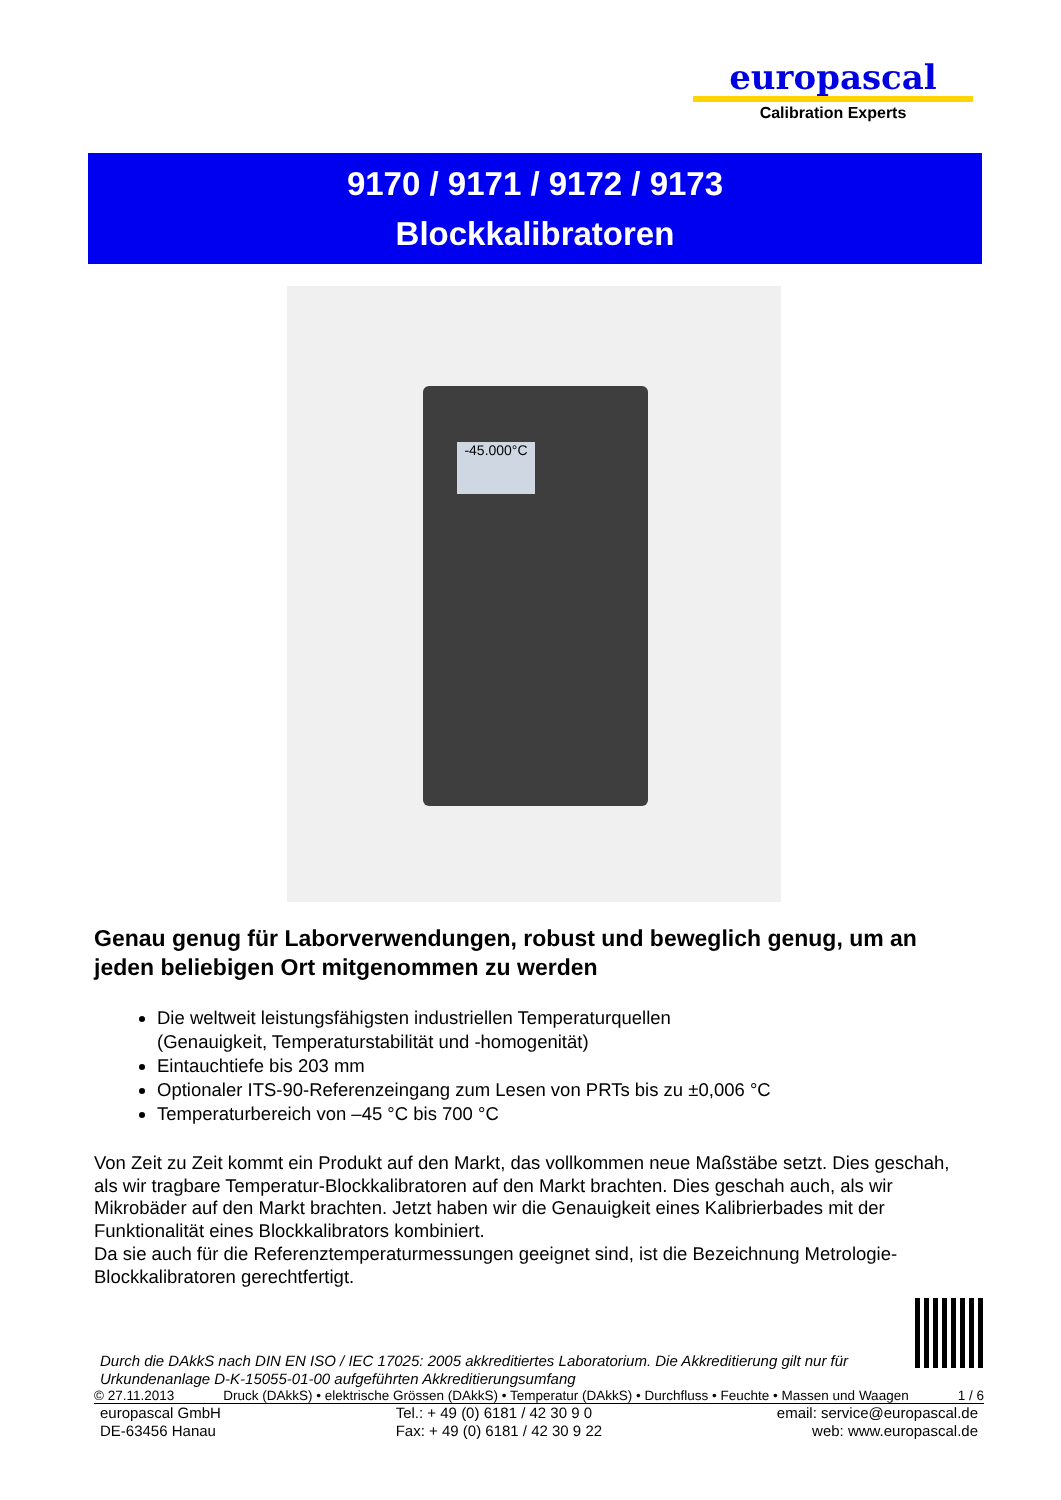europascal
Calibration Experts
9170 / 9171 / 9172 / 9173
Blockkalibratoren
-45.000°C
Genau genug für Laborverwendungen, robust und beweglich genug, um an jeden beliebigen Ort mitgenommen zu werden
Die weltweit leistungsfähigsten industriellen Temperaturquellen
(Genauigkeit, Temperaturstabilität und -homogenität)
Eintauchtiefe bis 203 mm
Optionaler ITS-90-Referenzeingang zum Lesen von PRTs bis zu ±0,006 °C
Temperaturbereich von –45 °C bis 700 °C
Von Zeit zu Zeit kommt ein Produkt auf den Markt, das vollkommen neue Maßstäbe setzt. Dies geschah, als wir tragbare Temperatur-Blockkalibratoren auf den Markt brachten. Dies geschah auch, als wir Mikrobäder auf den Markt brachten. Jetzt haben wir die Genauigkeit eines Kalibrierbades mit der Funktionalität eines Blockkalibrators kombiniert.
Da sie auch für die Referenztemperaturmessungen geeignet sind, ist die Bezeichnung Metrologie-Blockkalibratoren gerechtfertigt.
Durch die DAkkS nach DIN EN ISO / IEC 17025: 2005 akkreditiertes Laboratorium. Die Akkreditierung gilt nur für
Urkundenanlage D-K-15055-01-00 aufgeführten Akkreditierungsumfang
© 27.11.2013 Druck (DAkkS) • elektrische Grössen (DAkkS) • Temperatur (DAkkS) • Durchfluss • Feuchte • Massen und Waagen 1 / 6
europascal GmbH
DE-63456 Hanau Tel.: + 49 (0) 6181 / 42 30 9 0
Fax: + 49 (0) 6181 / 42 30 9 22 email: service@europascal.de
web: www.europascal.de